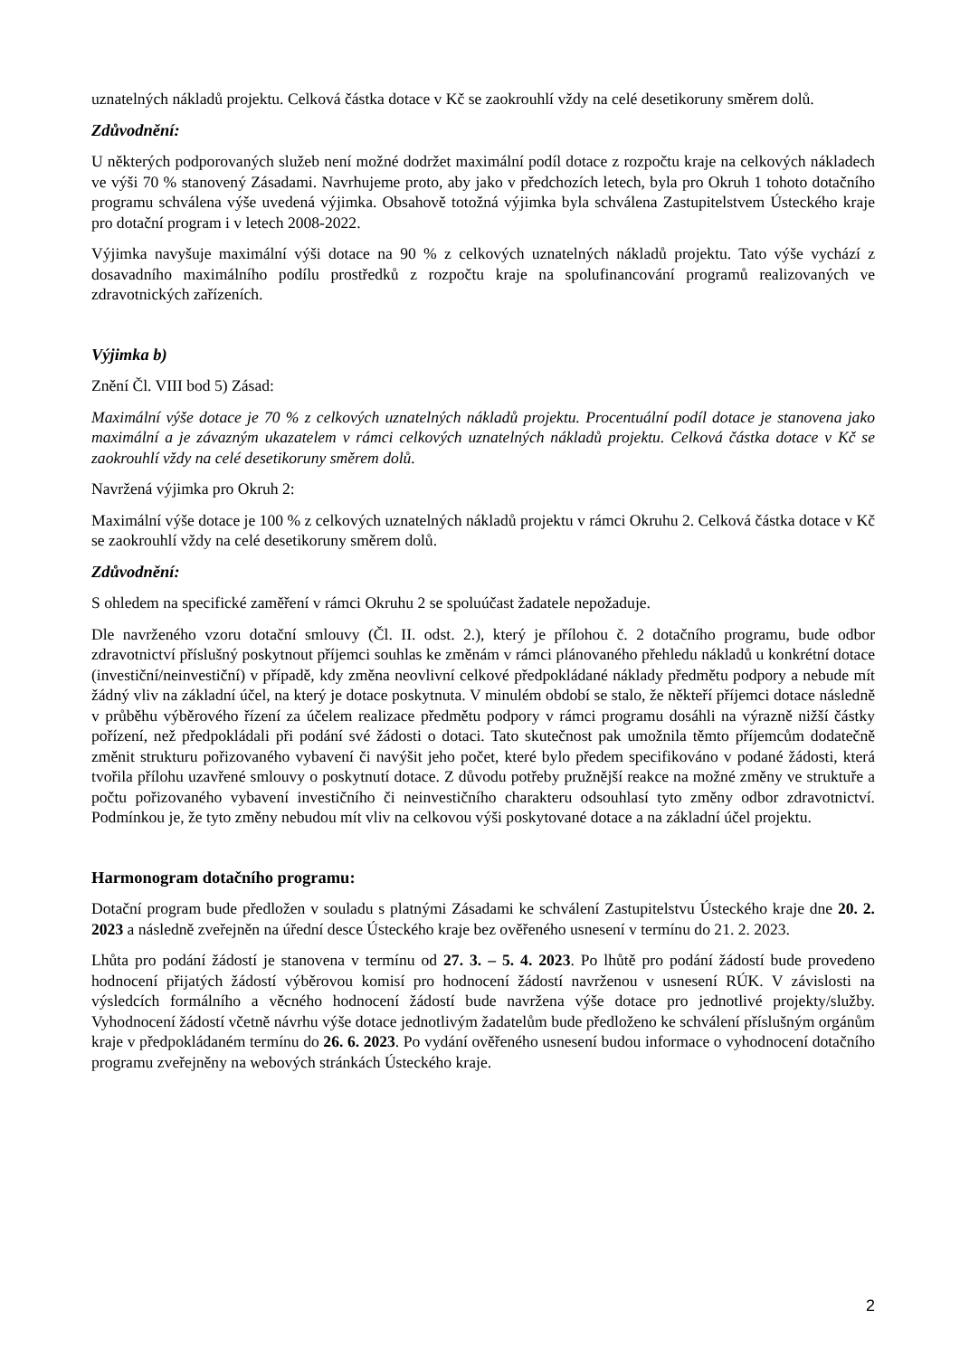uznatelných nákladů projektu. Celková částka dotace v Kč se zaokrouhlí vždy na celé desetikoruny směrem dolů.
Zdůvodnění:
U některých podporovaných služeb není možné dodržet maximální podíl dotace z rozpočtu kraje na celkových nákladech ve výši 70 % stanovený Zásadami. Navrhujeme proto, aby jako v předchozích letech, byla pro Okruh 1 tohoto dotačního programu schválena výše uvedená výjimka. Obsahově totožná výjimka byla schválena Zastupitelstvem Ústeckého kraje pro dotační program i v letech 2008-2022.
Výjimka navyšuje maximální výši dotace na 90 % z celkových uznatelných nákladů projektu. Tato výše vychází z dosavadního maximálního podílu prostředků z rozpočtu kraje na spolufinancování programů realizovaných ve zdravotnických zařízeních.
Výjimka b)
Znění Čl. VIII bod 5) Zásad:
Maximální výše dotace je 70 % z celkových uznatelných nákladů projektu. Procentuální podíl dotace je stanovena jako maximální a je závazným ukazatelem v rámci celkových uznatelných nákladů projektu. Celková částka dotace v Kč se zaokrouhlí vždy na celé desetikoruny směrem dolů.
Navržená výjimka pro Okruh 2:
Maximální výše dotace je 100 % z celkových uznatelných nákladů projektu v rámci Okruhu 2. Celková částka dotace v Kč se zaokrouhlí vždy na celé desetikoruny směrem dolů.
Zdůvodnění:
S ohledem na specifické zaměření v rámci Okruhu 2 se spoluúčast žadatele nepožaduje.
Dle navrženého vzoru dotační smlouvy (Čl. II. odst. 2.), který je přílohou č. 2 dotačního programu, bude odbor zdravotnictví příslušný poskytnout příjemci souhlas ke změnám v rámci plánovaného přehledu nákladů u konkrétní dotace (investiční/neinvestiční) v případě, kdy změna neovlivní celkové předpokládané náklady předmětu podpory a nebude mít žádný vliv na základní účel, na který je dotace poskytnuta. V minulém období se stalo, že někteří příjemci dotace následně v průběhu výběrového řízení za účelem realizace předmětu podpory v rámci programu dosáhli na výrazně nižší částky pořízení, než předpokládali při podání své žádosti o dotaci. Tato skutečnost pak umožnila těmto příjemcům dodatečně změnit strukturu pořizovaného vybavení či navýšit jeho počet, které bylo předem specifikováno v podané žádosti, která tvořila přílohu uzavřené smlouvy o poskytnutí dotace. Z důvodu potřeby pružnější reakce na možné změny ve struktuře a počtu pořizovaného vybavení investičního či neinvestičního charakteru odsouhlasí tyto změny odbor zdravotnictví. Podmínkou je, že tyto změny nebudou mít vliv na celkovou výši poskytované dotace a na základní účel projektu.
Harmonogram dotačního programu:
Dotační program bude předložen v souladu s platnými Zásadami ke schválení Zastupitelstvu Ústeckého kraje dne 20. 2. 2023 a následně zveřejněn na úřední desce Ústeckého kraje bez ověřeného usnesení v termínu do 21. 2. 2023.
Lhůta pro podání žádostí je stanovena v termínu od 27. 3. – 5. 4. 2023. Po lhůtě pro podání žádostí bude provedeno hodnocení přijatých žádostí výběrovou komisí pro hodnocení žádostí navrženou v usnesení RÚK. V závislosti na výsledcích formálního a věcného hodnocení žádostí bude navržena výše dotace pro jednotlivé projekty/služby. Vyhodnocení žádostí včetně návrhu výše dotace jednotlivým žadatelům bude předloženo ke schválení příslušným orgánům kraje v předpokládaném termínu do 26. 6. 2023. Po vydání ověřeného usnesení budou informace o vyhodnocení dotačního programu zveřejněny na webových stránkách Ústeckého kraje.
2